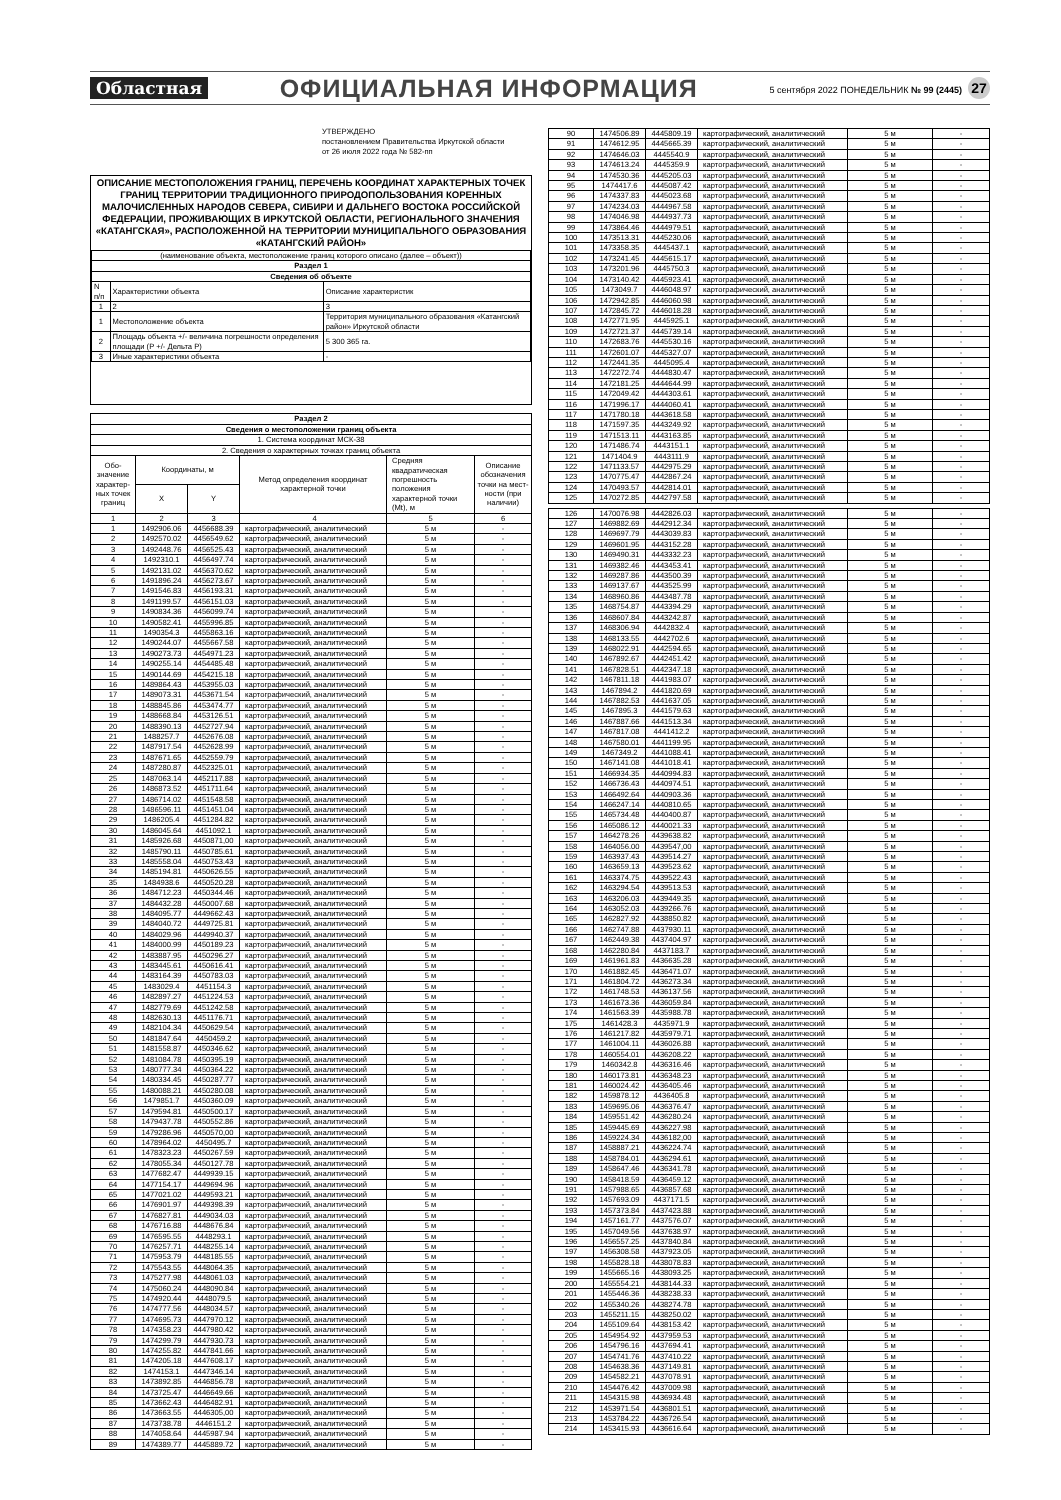Областная ОФИЦИАЛЬНАЯ ИНФОРМАЦИЯ 5 сентября 2022 ПОНЕДЕЛЬНИК № 99 (2445) 27
УТВЕРЖДЕНО
постановлением Правительства Иркутской области
от 26 июля 2022 года № 582-пп
ОПИСАНИЕ МЕСТОПОЛОЖЕНИЯ ГРАНИЦ, ПЕРЕЧЕНЬ КООРДИНАТ ХАРАКТЕРНЫХ ТОЧЕК ГРАНИЦ ТЕРРИТОРИИ ТРАДИЦИОННОГО ПРИРОДОПОЛЬЗОВАНИЯ КОРЕННЫХ МАЛОЧИСЛЕННЫХ НАРОДОВ СЕВЕРА, СИБИРИ И ДАЛЬНЕГО ВОСТОКА РОССИЙСКОЙ ФЕДЕРАЦИИ, ПРОЖИВАЮЩИХ В ИРКУТСКОЙ ОБЛАСТИ, РЕГИОНАЛЬНОГО ЗНАЧЕНИЯ «КАТАНГСКАЯ», РАСПОЛОЖЕННОЙ НА ТЕРРИТОРИИ МУНИЦИПАЛЬНОГО ОБРАЗОВАНИЯ «КАТАНГСКИЙ РАЙОН»
| (наименование объекта, местоположение границ которого описано (далее – объект)) | | |
| Раздел 1 | | |
| Сведения об объекте | | |
| N п/п | Характеристики объекта | Описание характеристик |
| 1 | 2 | 3 |
| 1 | Местоположение объекта | Территория муниципального образования «Катангский район» Иркутской области |
| 2 | Площадь объекта +/- величина погрешности определения площади (Р +/- Дельта Р) | 5 300 365 га. |
| 3 | Иные характеристики объекта | - |
| Раздел 2 | | | | | |
| Сведения о местоположении границ объекта | | | | | |
| 1. Система координат МСК-38 | | | | | |
| 2. Сведения о характерных точках границ объекта | | | | | |
| Обо-значение характер-ных точек границ | Координаты, м | | Метод определения координат характерной точки | Средняя квадратическая погрешность положения характерной точки (Mt), м | Описание обозначения точки на мест-ности (при наличии) |
| | X | Y | | | |
| 1 | 2 | 3 | 4 | 5 | 6 |
| 1 | 1492906.06 | 4456688.39 | картографический, аналитический | 5 м | - |
| 2 | 1492570.02 | 4456549.62 | картографический, аналитический | 5 м | - |
| 3 | 1492448.76 | 4456525.43 | картографический, аналитический | 5 м | - |
| 4 | 1492310.1 | 4456497.74 | картографический, аналитический | 5 м | - |
| 5 | 1492131.02 | 4456370.62 | картографический, аналитический | 5 м | - |
| 6 | 1491896.24 | 4456273.67 | картографический, аналитический | 5 м | - |
| 7 | 1491546.83 | 4456193.31 | картографический, аналитический | 5 м | - |
| 8 | 1491199.57 | 4456151.03 | картографический, аналитический | 5 м | - |
| 9 | 1490834.36 | 4456099.74 | картографический, аналитический | 5 м | - |
| 10 | 1490582.41 | 4455996.85 | картографический, аналитический | 5 м | - |
| 11 | 1490354.3 | 4455863.16 | картографический, аналитический | 5 м | - |
| 12 | 1490244.07 | 4455667.58 | картографический, аналитический | 5 м | - |
| 13 | 1490273.73 | 4454971.23 | картографический, аналитический | 5 м | - |
| 14 | 1490255.14 | 4454485.48 | картографический, аналитический | 5 м | - |
| 15 | 1490144.69 | 4454215.18 | картографический, аналитический | 5 м | - |
| 16 | 1489864.43 | 4453955.03 | картографический, аналитический | 5 м | - |
| 17 | 1489073.31 | 4453671.54 | картографический, аналитический | 5 м | - |
| 18 | 1488845.86 | 4453474.77 | картографический, аналитический | 5 м | - |
| 19 | 1488668.84 | 4453126.51 | картографический, аналитический | 5 м | - |
| 20 | 1488390.13 | 4452727.94 | картографический, аналитический | 5 м | - |
| 21 | 1488257.7 | 4452676.08 | картографический, аналитический | 5 м | - |
| 22 | 1487917.54 | 4452628.99 | картографический, аналитический | 5 м | - |
| 23 | 1487671.65 | 4452559.79 | картографический, аналитический | 5 м | - |
| 24 | 1487280.87 | 4452325.01 | картографический, аналитический | 5 м | - |
| 25 | 1487063.14 | 4452117.88 | картографический, аналитический | 5 м | - |
| 26 | 1486873.52 | 4451711.64 | картографический, аналитический | 5 м | - |
| 27 | 1486714.02 | 4451548.58 | картографический, аналитический | 5 м | - |
| 28 | 1486596.11 | 4451451.04 | картографический, аналитический | 5 м | - |
| 29 | 1486205.4 | 4451284.82 | картографический, аналитический | 5 м | - |
| 30 | 1486045.64 | 4451092.1 | картографический, аналитический | 5 м | - |
| 31 | 1485926.68 | 4450871,00 | картографический, аналитический | 5 м | - |
| 32 | 1485790.11 | 4450785.61 | картографический, аналитический | 5 м | - |
| 33 | 1485558.04 | 4450753.43 | картографический, аналитический | 5 м | - |
| 34 | 1485194.81 | 4450626.55 | картографический, аналитический | 5 м | - |
| 35 | 1484938.6 | 4450520.28 | картографический, аналитический | 5 м | - |
| 36 | 1484712.23 | 4450344.46 | картографический, аналитический | 5 м | - |
| 37 | 1484432.28 | 4450007.68 | картографический, аналитический | 5 м | - |
| 38 | 1484095.77 | 4449662.43 | картографический, аналитический | 5 м | - |
| 39 | 1484040.72 | 4449725.81 | картографический, аналитический | 5 м | - |
| 40 | 1484029.96 | 4449940.37 | картографический, аналитический | 5 м | - |
| 41 | 1484000.99 | 4450189.23 | картографический, аналитический | 5 м | - |
| 42 | 1483887.95 | 4450296.27 | картографический, аналитический | 5 м | - |
| 43 | 1483445.61 | 4450616.41 | картографический, аналитический | 5 м | - |
| 44 | 1483164.39 | 4450783.03 | картографический, аналитический | 5 м | - |
| 45 | 1483029.4 | 4451154.3 | картографический, аналитический | 5 м | - |
| 46 | 1482897.27 | 4451224.53 | картографический, аналитический | 5 м | - |
| 47 | 1482779.69 | 4451242.58 | картографический, аналитический | 5 м | - |
| 48 | 1482630.13 | 4451176.71 | картографический, аналитический | 5 м | - |
| 49 | 1482104.34 | 4450629.54 | картографический, аналитический | 5 м | - |
| 50 | 1481847.64 | 4450459.2 | картографический, аналитический | 5 м | - |
| 51 | 1481558.87 | 4450346.62 | картографический, аналитический | 5 м | - |
| 52 | 1481084.78 | 4450395.19 | картографический, аналитический | 5 м | - |
| 53 | 1480777.34 | 4450364.22 | картографический, аналитический | 5 м | - |
| 54 | 1480334.45 | 4450287.77 | картографический, аналитический | 5 м | - |
| 55 | 1480088.21 | 4450280.08 | картографический, аналитический | 5 м | - |
| 56 | 1479851.7 | 4450360.09 | картографический, аналитический | 5 м | - |
| 57 | 1479594.81 | 4450500.17 | картографический, аналитический | 5 м | - |
| 58 | 1479437.78 | 4450552.86 | картографический, аналитический | 5 м | - |
| 59 | 1479286.96 | 4450570,00 | картографический, аналитический | 5 м | - |
| 60 | 1478964.02 | 4450495.7 | картографический, аналитический | 5 м | - |
| 61 | 1478323.23 | 4450267.59 | картографический, аналитический | 5 м | - |
| 62 | 1478055.34 | 4450127.78 | картографический, аналитический | 5 м | - |
| 63 | 1477682.47 | 4449939.15 | картографический, аналитический | 5 м | - |
| 64 | 1477154.17 | 4449694.96 | картографический, аналитический | 5 м | - |
| 65 | 1477021.02 | 4449593.21 | картографический, аналитический | 5 м | - |
| 66 | 1476901.97 | 4449398.39 | картографический, аналитический | 5 м | - |
| 67 | 1476827.81 | 4449034.03 | картографический, аналитический | 5 м | - |
| 68 | 1476716.88 | 4448676.84 | картографический, аналитический | 5 м | - |
| 69 | 1476595.55 | 4448293.1 | картографический, аналитический | 5 м | - |
| 70 | 1476257.71 | 4448255.14 | картографический, аналитический | 5 м | - |
| 71 | 1475953.79 | 4448185.55 | картографический, аналитический | 5 м | - |
| 72 | 1475543.55 | 4448064.35 | картографический, аналитический | 5 м | - |
| 73 | 1475277.98 | 4448061.03 | картографический, аналитический | 5 м | - |
| 74 | 1475060.24 | 4448090.84 | картографический, аналитический | 5 м | - |
| 75 | 1474920.44 | 4448079.5 | картографический, аналитический | 5 м | - |
| 76 | 1474777.56 | 4448034.57 | картографический, аналитический | 5 м | - |
| 77 | 1474695.73 | 4447970.12 | картографический, аналитический | 5 м | - |
| 78 | 1474358.23 | 4447980.42 | картографический, аналитический | 5 м | - |
| 79 | 1474299.79 | 4447930.73 | картографический, аналитический | 5 м | - |
| 80 | 1474255.82 | 4447841.66 | картографический, аналитический | 5 м | - |
| 81 | 1474205.18 | 4447608.17 | картографический, аналитический | 5 м | - |
| 82 | 1474153.1 | 4447346.14 | картографический, аналитический | 5 м | - |
| 83 | 1473892.85 | 4446856.78 | картографический, аналитический | 5 м | - |
| 84 | 1473725.47 | 4446649.66 | картографический, аналитический | 5 м | - |
| 85 | 1473662.43 | 4446482.91 | картографический, аналитический | 5 м | - |
| 86 | 1473663.55 | 4446305,00 | картографический, аналитический | 5 м | - |
| 87 | 1473738.78 | 4446151.2 | картографический, аналитический | 5 м | - |
| 88 | 1474058.64 | 4445987.94 | картографический, аналитический | 5 м | - |
| 89 | 1474389.77 | 4445889.72 | картографический, аналитический | 5 м | - |
| 90 | 1474506.89 | 4445809.19 | картографический, аналитический | 5 м | - |
| 91 | 1474612.95 | 4445665.39 | картографический, аналитический | 5 м | - |
| 92 | 1474646.03 | 4445540.9 | картографический, аналитический | 5 м | - |
| 93 | 1474613.24 | 4445359.9 | картографический, аналитический | 5 м | - |
| 94 | 1474530.36 | 4445205.03 | картографический, аналитический | 5 м | - |
| 95 | 1474417.6 | 4445087.42 | картографический, аналитический | 5 м | - |
| 96 | 1474337.83 | 4445023.68 | картографический, аналитический | 5 м | - |
| 97 | 1474234.03 | 4444967.58 | картографический, аналитический | 5 м | - |
| 98 | 1474046.98 | 4444937.73 | картографический, аналитический | 5 м | - |
| 99 | 1473864.46 | 4444979.51 | картографический, аналитический | 5 м | - |
| 100 | 1473513.31 | 4445230.06 | картографический, аналитический | 5 м | - |
| 101 | 1473358.35 | 4445437.1 | картографический, аналитический | 5 м | - |
| 102 | 1473241.45 | 4445615.17 | картографический, аналитический | 5 м | - |
| 103 | 1473201.96 | 4445750.3 | картографический, аналитический | 5 м | - |
| 104 | 1473140.42 | 4445923.41 | картографический, аналитический | 5 м | - |
| 105 | 1473049.7 | 4446048.97 | картографический, аналитический | 5 м | - |
| 106 | 1472942.85 | 4446060.98 | картографический, аналитический | 5 м | - |
| 107 | 1472845.72 | 4446018.28 | картографический, аналитический | 5 м | - |
| 108 | 1472771.95 | 4445925.1 | картографический, аналитический | 5 м | - |
| 109 | 1472721.37 | 4445739.14 | картографический, аналитический | 5 м | - |
| 110 | 1472683.76 | 4445530.16 | картографический, аналитический | 5 м | - |
| 111 | 1472601.07 | 4445327.07 | картографический, аналитический | 5 м | - |
| 112 | 1472441.35 | 4445095.4 | картографический, аналитический | 5 м | - |
| 113 | 1472272.74 | 4444830.47 | картографический, аналитический | 5 м | - |
| 114 | 1472181.25 | 4444644.99 | картографический, аналитический | 5 м | - |
| 115 | 1472049.42 | 4444303.61 | картографический, аналитический | 5 м | - |
| 116 | 1471996.17 | 4444060.41 | картографический, аналитический | 5 м | - |
| 117 | 1471780.18 | 4443618.58 | картографический, аналитический | 5 м | - |
| 118 | 1471597.35 | 4443249.92 | картографический, аналитический | 5 м | - |
| 119 | 1471513.11 | 4443163.85 | картографический, аналитический | 5 м | - |
| 120 | 1471486.74 | 4443151.1 | картографический, аналитический | 5 м | - |
| 121 | 1471404.9 | 4443111.9 | картографический, аналитический | 5 м | - |
| 122 | 1471133.57 | 4442975.29 | картографический, аналитический | 5 м | - |
| 123 | 1470775.47 | 4442867.24 | картографический, аналитический | 5 м | - |
| 124 | 1470493.57 | 4442814.01 | картографический, аналитический | 5 м | - |
| 125 | 1470272.85 | 4442797.58 | картографический, аналитический | 5 м | - |
| 126 | 1470076.98 | 4442826.03 | картографический, аналитический | 5 м | - |
| 127 | 1469882.69 | 4442912.34 | картографический, аналитический | 5 м | - |
| 128 | 1469697.79 | 4443039.83 | картографический, аналитический | 5 м | - |
| 129 | 1469601.95 | 4443152.28 | картографический, аналитический | 5 м | - |
| 130 | 1469490.31 | 4443332.23 | картографический, аналитический | 5 м | - |
| 131 | 1469382.46 | 4443453.41 | картографический, аналитический | 5 м | - |
| 132 | 1469287.86 | 4443500.39 | картографический, аналитический | 5 м | - |
| 133 | 1469137.67 | 4443525.99 | картографический, аналитический | 5 м | - |
| 134 | 1468960.86 | 4443487.78 | картографический, аналитический | 5 м | - |
| 135 | 1468754.87 | 4443394.29 | картографический, аналитический | 5 м | - |
| 136 | 1468607.84 | 4443242.87 | картографический, аналитический | 5 м | - |
| 137 | 1468306.94 | 4442832.4 | картографический, аналитический | 5 м | - |
| 138 | 1468133.55 | 4442702.6 | картографический, аналитический | 5 м | - |
| 139 | 1468022.91 | 4442594.65 | картографический, аналитический | 5 м | - |
| 140 | 1467892.67 | 4442451.42 | картографический, аналитический | 5 м | - |
| 141 | 1467828.51 | 4442347.18 | картографический, аналитический | 5 м | - |
| 142 | 1467811.18 | 4441983.07 | картографический, аналитический | 5 м | - |
| 143 | 1467894.2 | 4441820.69 | картографический, аналитический | 5 м | - |
| 144 | 1467882.53 | 4441637.05 | картографический, аналитический | 5 м | - |
| 145 | 1467895.3 | 4441579.63 | картографический, аналитический | 5 м | - |
| 146 | 1467887.66 | 4441513.34 | картографический, аналитический | 5 м | - |
| 147 | 1467817.08 | 4441412.2 | картографический, аналитический | 5 м | - |
| 148 | 1467580.01 | 4441199.95 | картографический, аналитический | 5 м | - |
| 149 | 1467349.2 | 4441088.41 | картографический, аналитический | 5 м | - |
| 150 | 1467141.08 | 4441018.41 | картографический, аналитический | 5 м | - |
| 151 | 1466934.35 | 4440994.83 | картографический, аналитический | 5 м | - |
| 152 | 1466736.43 | 4440974.51 | картографический, аналитический | 5 м | - |
| 153 | 1466492.64 | 4440903.36 | картографический, аналитический | 5 м | - |
| 154 | 1466247.14 | 4440810.65 | картографический, аналитический | 5 м | - |
| 155 | 1465734.48 | 4440400.87 | картографический, аналитический | 5 м | - |
| 156 | 1465086.12 | 4440021.33 | картографический, аналитический | 5 м | - |
| 157 | 1464278.26 | 4439638.82 | картографический, аналитический | 5 м | - |
| 158 | 1464056.00 | 4439547,00 | картографический, аналитический | 5 м | - |
| 159 | 1463937.43 | 4439514.27 | картографический, аналитический | 5 м | - |
| 160 | 1463659.13 | 4439523.62 | картографический, аналитический | 5 м | - |
| 161 | 1463374.75 | 4439522.43 | картографический, аналитический | 5 м | - |
| 162 | 1463294.54 | 4439513.53 | картографический, аналитический | 5 м | - |
| 163 | 1463206.03 | 4439449.35 | картографический, аналитический | 5 м | - |
| 164 | 1463052.03 | 4439266.76 | картографический, аналитический | 5 м | - |
| 165 | 1462827.92 | 4438850.82 | картографический, аналитический | 5 м | - |
| 166 | 1462747.88 | 4437930.11 | картографический, аналитический | 5 м | - |
| 167 | 1462449.38 | 4437404.97 | картографический, аналитический | 5 м | - |
| 168 | 1462280.84 | 4437183.7 | картографический, аналитический | 5 м | - |
| 169 | 1461961.83 | 4436635.28 | картографический, аналитический | 5 м | - |
| 170 | 1461882.45 | 4436471.07 | картографический, аналитический | 5 м | - |
| 171 | 1461804.72 | 4436273.34 | картографический, аналитический | 5 м | - |
| 172 | 1461748.53 | 4436137.56 | картографический, аналитический | 5 м | - |
| 173 | 1461673.36 | 4436059.84 | картографический, аналитический | 5 м | - |
| 174 | 1461563.39 | 4435988.78 | картографический, аналитический | 5 м | - |
| 175 | 1461428.3 | 4435971.9 | картографический, аналитический | 5 м | - |
| 176 | 1461217.82 | 4435979.71 | картографический, аналитический | 5 м | - |
| 177 | 1461004.11 | 4436026.88 | картографический, аналитический | 5 м | - |
| 178 | 1460554.01 | 4436208.22 | картографический, аналитический | 5 м | - |
| 179 | 1460342.8 | 4436316.46 | картографический, аналитический | 5 м | - |
| 180 | 1460173.81 | 4436348.23 | картографический, аналитический | 5 м | - |
| 181 | 1460024.42 | 4436405.46 | картографический, аналитический | 5 м | - |
| 182 | 1459878.12 | 4436405.8 | картографический, аналитический | 5 м | - |
| 183 | 1459695.06 | 4436376.47 | картографический, аналитический | 5 м | - |
| 184 | 1459551.42 | 4436280.24 | картографический, аналитический | 5 м | - |
| 185 | 1459445.69 | 4436227.98 | картографический, аналитический | 5 м | - |
| 186 | 1459224.34 | 4436182,00 | картографический, аналитический | 5 м | - |
| 187 | 1458887.21 | 4436224.74 | картографический, аналитический | 5 м | - |
| 188 | 1458784.01 | 4436294.61 | картографический, аналитический | 5 м | - |
| 189 | 1458647.46 | 4436341.78 | картографический, аналитический | 5 м | - |
| 190 | 1458418.59 | 4436459.12 | картографический, аналитический | 5 м | - |
| 191 | 1457988.65 | 4436857.68 | картографический, аналитический | 5 м | - |
| 192 | 1457693.09 | 4437171.5 | картографический, аналитический | 5 м | - |
| 193 | 1457373.84 | 4437423.88 | картографический, аналитический | 5 м | - |
| 194 | 1457161.77 | 4437576.07 | картографический, аналитический | 5 м | - |
| 195 | 1457049.56 | 4437638.97 | картографический, аналитический | 5 м | - |
| 196 | 1456557.25 | 4437840.84 | картографический, аналитический | 5 м | - |
| 197 | 1456308.58 | 4437923.05 | картографический, аналитический | 5 м | - |
| 198 | 1455828.18 | 4438078.83 | картографический, аналитический | 5 м | - |
| 199 | 1455665.16 | 4438093.25 | картографический, аналитический | 5 м | - |
| 200 | 1455554.21 | 4438144.33 | картографический, аналитический | 5 м | - |
| 201 | 1455446.36 | 4438238.33 | картографический, аналитический | 5 м | - |
| 202 | 1455340.26 | 4438274.78 | картографический, аналитический | 5 м | - |
| 203 | 1455211.15 | 4438250.02 | картографический, аналитический | 5 м | - |
| 204 | 1455109.64 | 4438153.42 | картографический, аналитический | 5 м | - |
| 205 | 1454954.92 | 4437959.53 | картографический, аналитический | 5 м | - |
| 206 | 1454796.16 | 4437694.41 | картографический, аналитический | 5 м | - |
| 207 | 1454741.76 | 4437410.22 | картографический, аналитический | 5 м | - |
| 208 | 1454638.36 | 4437149.81 | картографический, аналитический | 5 м | - |
| 209 | 1454582.21 | 4437078.91 | картографический, аналитический | 5 м | - |
| 210 | 1454476.42 | 4437009.98 | картографический, аналитический | 5 м | - |
| 211 | 1454315.98 | 4436934.48 | картографический, аналитический | 5 м | - |
| 212 | 1453971.54 | 4436801.51 | картографический, аналитический | 5 м | - |
| 213 | 1453784.22 | 4436726.54 | картографический, аналитический | 5 м | - |
| 214 | 1453415.93 | 4436616.64 | картографический, аналитический | 5 м | - |